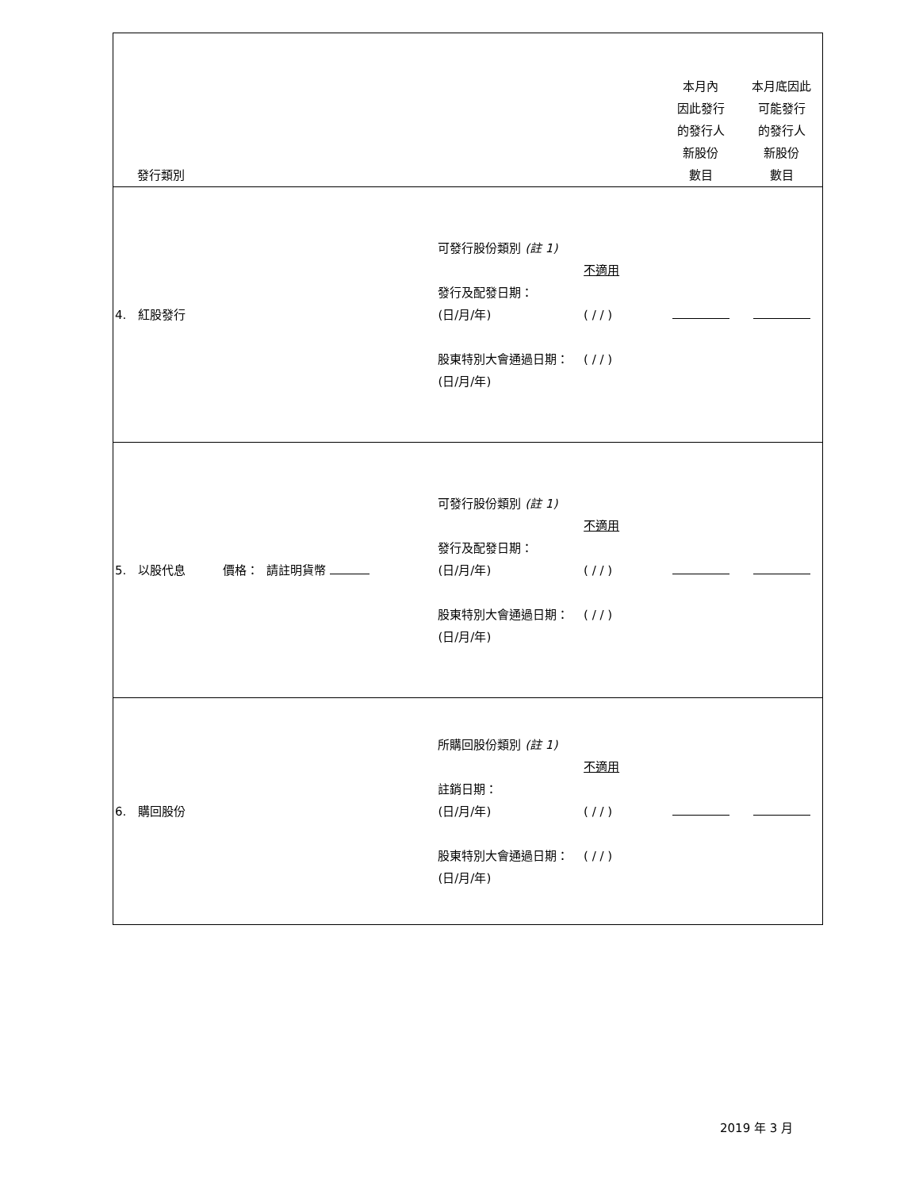| 發行類別 | | | 本月內 因此發行 的發行人 新股份 數目 | 本月底因此 可能發行 的發行人 新股份 數目 |
| 4. 紅股發行 | 可發行股份類別 (註 1) 發行及配發日期： (日/月/年) 股東特別大會通過日期： (日/月/年) | 不適用 ( / / ) ( / / ) | | |
| 5. 以股代息 價格： 請註明貨幣 | 可發行股份類別 (註 1) 發行及配發日期： (日/月/年) 股東特別大會通過日期： (日/月/年) | 不適用 ( / / ) ( / / ) | | |
| 6. 購回股份 | 所購回股份類別 (註 1) 註銷日期： (日/月/年) 股東特別大會通過日期： (日/月/年) | 不適用 ( / / ) ( / / ) | | |
2019 年 3 月